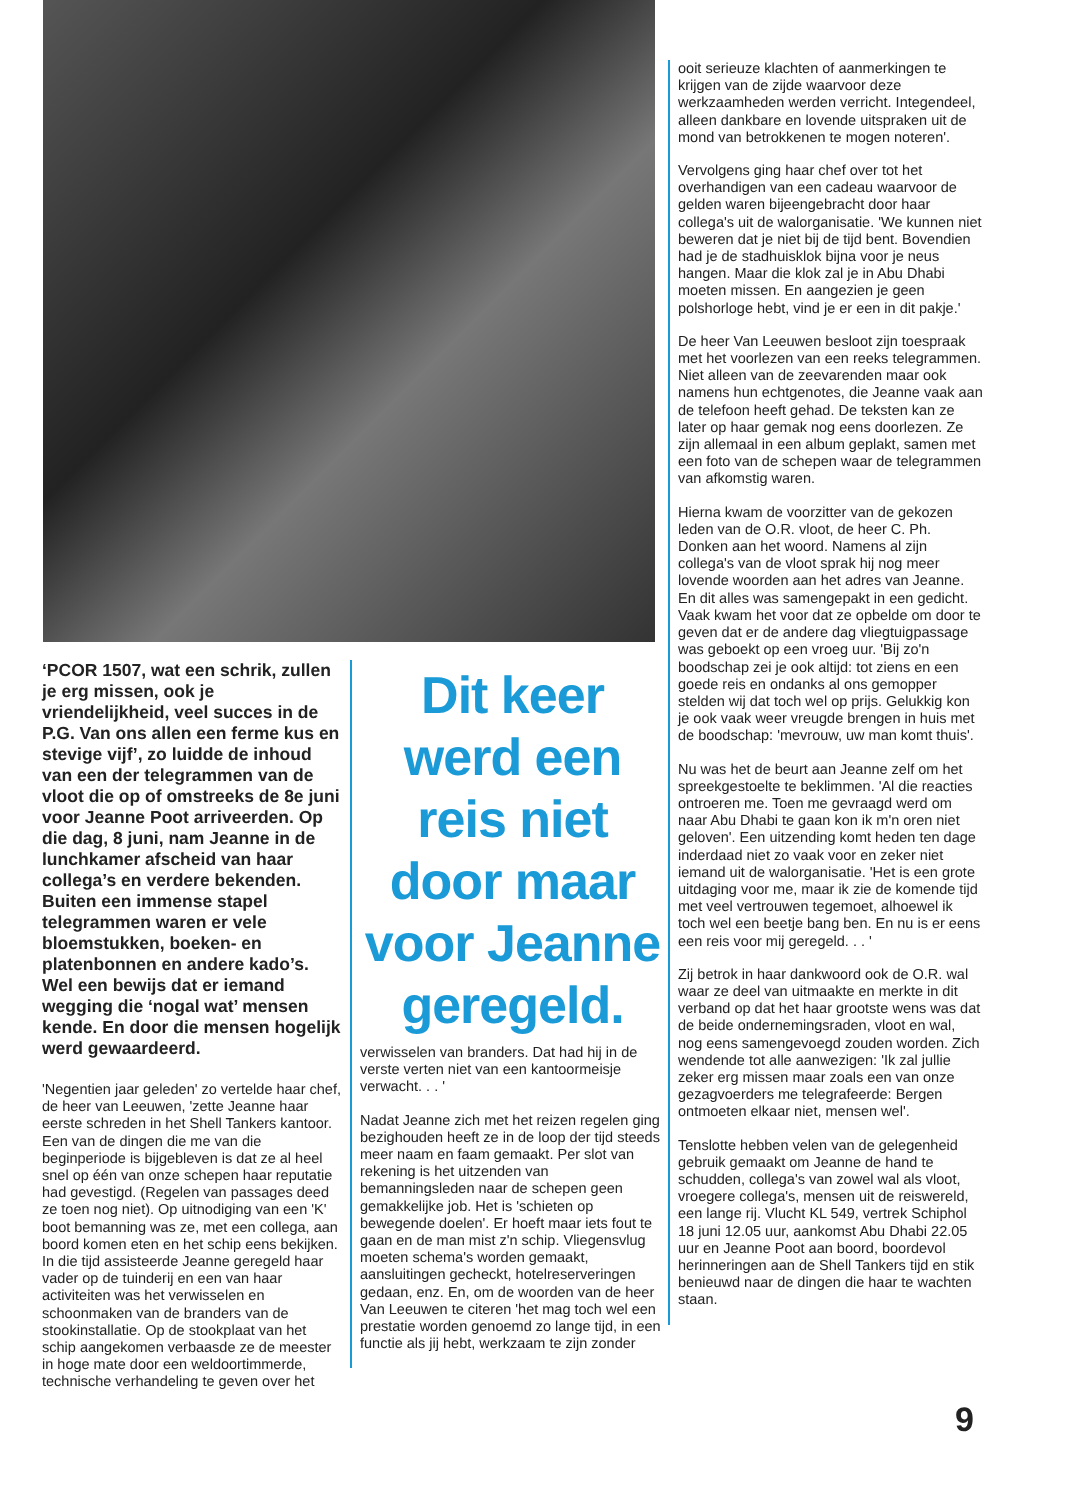‘PCOR 1507, wat een schrik, zullen je erg missen, ook je vriendelijkheid, veel succes in de P.G. Van ons allen een ferme kus en stevige vijf’, zo luidde de inhoud van een der telegrammen van de vloot die op of omstreeks de 8e juni voor Jeanne Poot arriveerden. Op die dag, 8 juni, nam Jeanne in de lunchkamer afscheid van haar collega’s en verdere bekenden. Buiten een immense stapel telegrammen waren er vele bloemstukken, boeken- en platenbonnen en andere kado’s. Wel een bewijs dat er iemand wegging die ‘nogal wat’ mensen kende. En door die mensen hogelijk werd gewaardeerd.
'Negentien jaar geleden' zo vertelde haar chef, de heer van Leeuwen, 'zette Jeanne haar eerste schreden in het Shell Tankers kantoor. Een van de dingen die me van die beginperiode is bijgebleven is dat ze al heel snel op één van onze schepen haar reputatie had gevestigd. (Regelen van passages deed ze toen nog niet). Op uitnodiging van een 'K' boot bemanning was ze, met een collega, aan boord komen eten en het schip eens bekijken. In die tijd assisteerde Jeanne geregeld haar vader op de tuinderij en een van haar activiteiten was het verwisselen en schoonmaken van de branders van de stookinstallatie. Op de stookplaat van het schip aangekomen verbaasde ze de meester in hoge mate door een weldoortimmerde, technische verhandeling te geven over het
Dit keer werd een reis niet door maar voor Jeanne geregeld.
verwisselen van branders. Dat had hij in de verste verten niet van een kantoormeisje verwacht. . . '
Nadat Jeanne zich met het reizen regelen ging bezighouden heeft ze in de loop der tijd steeds meer naam en faam gemaakt. Per slot van rekening is het uitzenden van bemanningsleden naar de schepen geen gemakkelijke job. Het is 'schieten op bewegende doelen'. Er hoeft maar iets fout te gaan en de man mist z'n schip. Vliegensvlug moeten schema's worden gemaakt, aansluitingen gecheckt, hotelreserveringen gedaan, enz. En, om de woorden van de heer Van Leeuwen te citeren 'het mag toch wel een prestatie worden genoemd zo lange tijd, in een functie als jij hebt, werkzaam te zijn zonder
ooit serieuze klachten of aanmerkingen te krijgen van de zijde waarvoor deze werkzaamheden werden verricht. Integendeel, alleen dankbare en lovende uitspraken uit de mond van betrokkenen te mogen noteren'.
Vervolgens ging haar chef over tot het overhandigen van een cadeau waarvoor de gelden waren bijeengebracht door haar collega's uit de walorganisatie. 'We kunnen niet beweren dat je niet bij de tijd bent. Bovendien had je de stadhuisklok bijna voor je neus hangen. Maar die klok zal je in Abu Dhabi moeten missen. En aangezien je geen polshorloge hebt, vind je er een in dit pakje.'
De heer Van Leeuwen besloot zijn toespraak met het voorlezen van een reeks telegrammen. Niet alleen van de zeevarenden maar ook namens hun echtgenotes, die Jeanne vaak aan de telefoon heeft gehad. De teksten kan ze later op haar gemak nog eens doorlezen. Ze zijn allemaal in een album geplakt, samen met een foto van de schepen waar de telegrammen van afkomstig waren.
Hierna kwam de voorzitter van de gekozen leden van de O.R. vloot, de heer C. Ph. Donken aan het woord. Namens al zijn collega's van de vloot sprak hij nog meer lovende woorden aan het adres van Jeanne. En dit alles was samengepakt in een gedicht. Vaak kwam het voor dat ze opbelde om door te geven dat er de andere dag vliegtuigpassage was geboekt op een vroeg uur. 'Bij zo'n boodschap zei je ook altijd: tot ziens en een goede reis en ondanks al ons gemopper stelden wij dat toch wel op prijs. Gelukkig kon je ook vaak weer vreugde brengen in huis met de boodschap: 'mevrouw, uw man komt thuis'.
Nu was het de beurt aan Jeanne zelf om het spreekgestoelte te beklimmen. 'Al die reacties ontroeren me. Toen me gevraagd werd om naar Abu Dhabi te gaan kon ik m'n oren niet geloven'. Een uitzending komt heden ten dage inderdaad niet zo vaak voor en zeker niet iemand uit de walorganisatie. 'Het is een grote uitdaging voor me, maar ik zie de komende tijd met veel vertrouwen tegemoet, alhoewel ik toch wel een beetje bang ben. En nu is er eens een reis voor mij geregeld. . . '
Zij betrok in haar dankwoord ook de O.R. wal waar ze deel van uitmaakte en merkte in dit verband op dat het haar grootste wens was dat de beide ondernemingsraden, vloot en wal, nog eens samengevoegd zouden worden. Zich wendende tot alle aanwezigen: 'Ik zal jullie zeker erg missen maar zoals een van onze gezagvoerders me telegrafeerde: Bergen ontmoeten elkaar niet, mensen wel'.
Tenslotte hebben velen van de gelegenheid gebruik gemaakt om Jeanne de hand te schudden, collega's van zowel wal als vloot, vroegere collega's, mensen uit de reiswereld, een lange rij. Vlucht KL 549, vertrek Schiphol 18 juni 12.05 uur, aankomst Abu Dhabi 22.05 uur en Jeanne Poot aan boord, boordevol herinneringen aan de Shell Tankers tijd en stik benieuwd naar de dingen die haar te wachten staan.
9